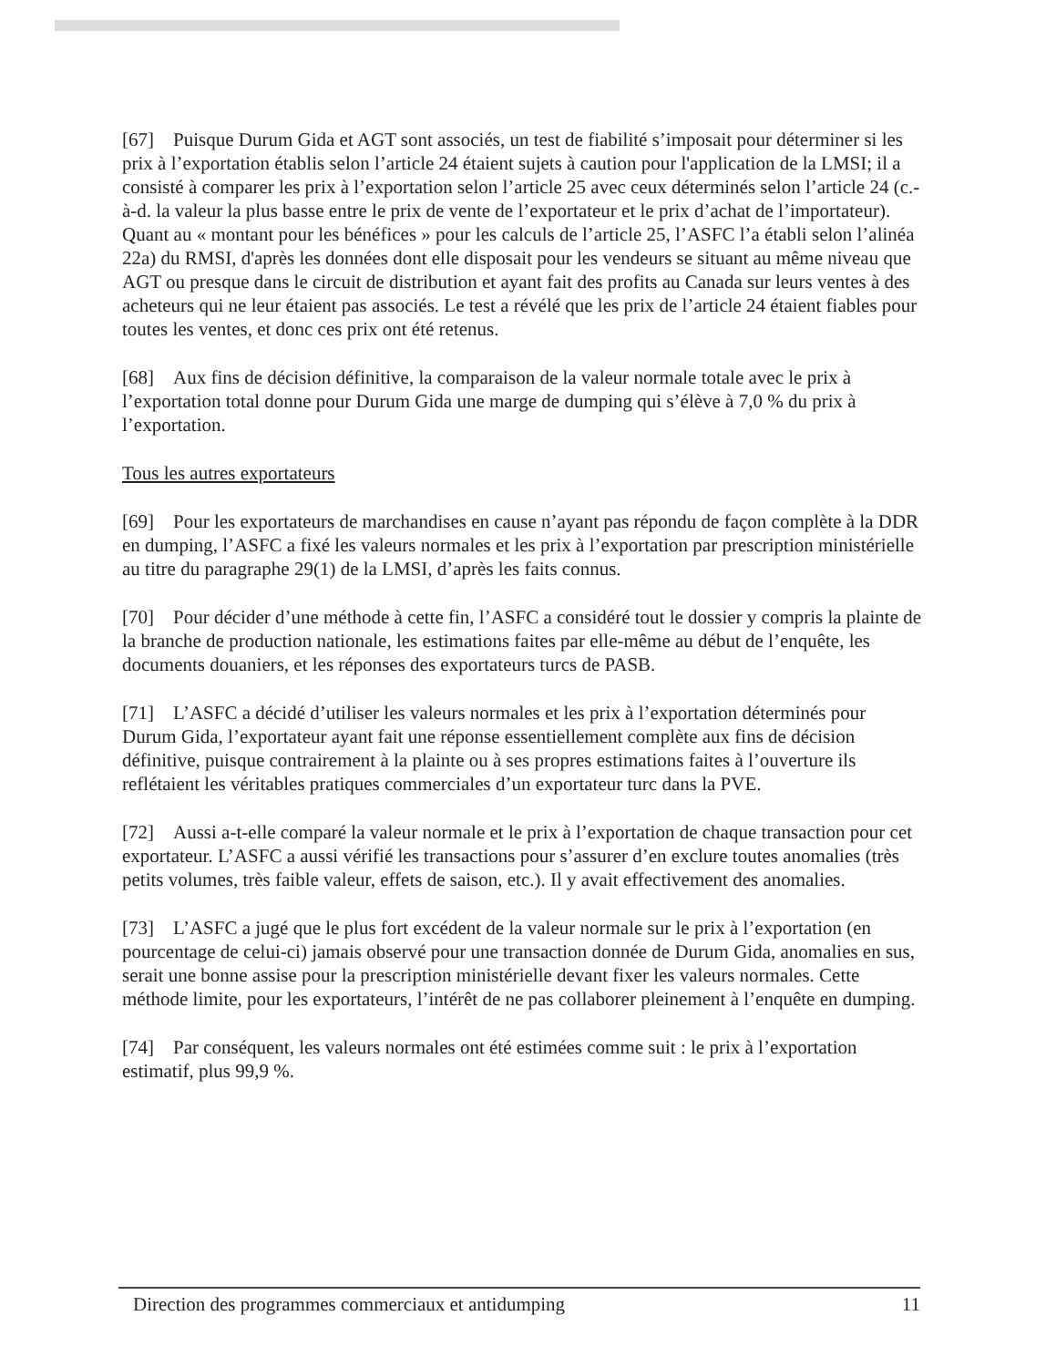[67] Puisque Durum Gida et AGT sont associés, un test de fiabilité s’imposait pour déterminer si les prix à l’exportation établis selon l’article 24 étaient sujets à caution pour l'application de la LMSI; il a consisté à comparer les prix à l’exportation selon l’article 25 avec ceux déterminés selon l’article 24 (c.-à-d. la valeur la plus basse entre le prix de vente de l’exportateur et le prix d’achat de l’importateur). Quant au « montant pour les bénéfices » pour les calculs de l’article 25, l’ASFC l’a établi selon l’alinéa 22a) du RMSI, d'après les données dont elle disposait pour les vendeurs se situant au même niveau que AGT ou presque dans le circuit de distribution et ayant fait des profits au Canada sur leurs ventes à des acheteurs qui ne leur étaient pas associés. Le test a révélé que les prix de l’article 24 étaient fiables pour toutes les ventes, et donc ces prix ont été retenus.
[68] Aux fins de décision définitive, la comparaison de la valeur normale totale avec le prix à l’exportation total donne pour Durum Gida une marge de dumping qui s’élève à 7,0 % du prix à l’exportation.
Tous les autres exportateurs
[69] Pour les exportateurs de marchandises en cause n’ayant pas répondu de façon complète à la DDR en dumping, l’ASFC a fixé les valeurs normales et les prix à l’exportation par prescription ministérielle au titre du paragraphe 29(1) de la LMSI, d’après les faits connus.
[70] Pour décider d’une méthode à cette fin, l’ASFC a considéré tout le dossier y compris la plainte de la branche de production nationale, les estimations faites par elle-même au début de l’enquête, les documents douaniers, et les réponses des exportateurs turcs de PASB.
[71] L’ASFC a décidé d’utiliser les valeurs normales et les prix à l’exportation déterminés pour Durum Gida, l’exportateur ayant fait une réponse essentiellement complète aux fins de décision définitive, puisque contrairement à la plainte ou à ses propres estimations faites à l’ouverture ils reflétaient les véritables pratiques commerciales d’un exportateur turc dans la PVE.
[72] Aussi a-t-elle comparé la valeur normale et le prix à l’exportation de chaque transaction pour cet exportateur. L’ASFC a aussi vérifié les transactions pour s’assurer d’en exclure toutes anomalies (très petits volumes, très faible valeur, effets de saison, etc.). Il y avait effectivement des anomalies.
[73] L’ASFC a jugé que le plus fort excédent de la valeur normale sur le prix à l’exportation (en pourcentage de celui-ci) jamais observé pour une transaction donnée de Durum Gida, anomalies en sus, serait une bonne assise pour la prescription ministérielle devant fixer les valeurs normales. Cette méthode limite, pour les exportateurs, l’intérêt de ne pas collaborer pleinement à l’enquête en dumping.
[74] Par conséquent, les valeurs normales ont été estimées comme suit : le prix à l’exportation estimatif, plus 99,9 %.
Direction des programmes commerciaux et antidumping 11